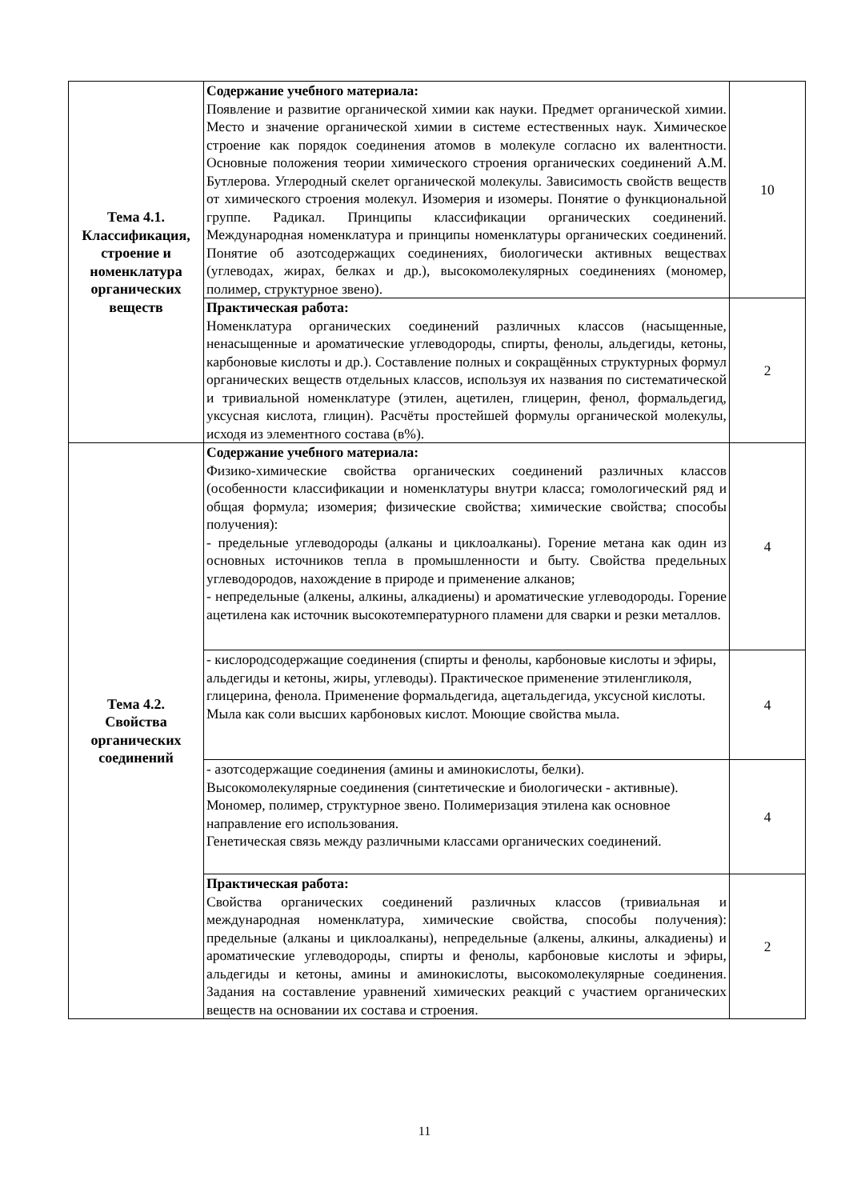| Тема 4.1. Классификация, строение и номенклатура органических веществ | Содержание учебного материала: Появление и развитие органической химии как науки. Предмет органической химии. Место и значение органической химии в системе естественных наук. Химическое строение как порядок соединения атомов в молекуле согласно их валентности. Основные положения теории химического строения органических соединений А.М. Бутлерова. Углеродный скелет органической молекулы. Зависимость свойств веществ от химического строения молекул. Изомерия и изомеры. Понятие о функциональной группе. Радикал. Принципы классификации органических соединений. Международная номенклатура и принципы номенклатуры органических соединений. Понятие об азотсодержащих соединениях, биологически активных веществах (углеводах, жирах, белках и др.), высокомолекулярных соединениях (мономер, полимер, структурное звено). | 10 |
| | Практическая работа: Номенклатура органических соединений различных классов (насыщенные, ненасыщенные и ароматические углеводороды, спирты, фенолы, альдегиды, кетоны, карбоновые кислоты и др.). Составление полных и сокращённых структурных формул органических веществ отдельных классов, используя их названия по систематической и тривиальной номенклатуре (этилен, ацетилен, глицерин, фенол, формальдегид, уксусная кислота, глицин). Расчёты простейшей формулы органической молекулы, исходя из элементного состава (в%). | 2 |
| Тема 4.2. Свойства органических соединений | Содержание учебного материала: Физико-химические свойства органических соединений различных классов (особенности классификации и номенклатуры внутри класса; гомологический ряд и общая формула; изомерия; физические свойства; химические свойства; способы получения): - предельные углеводороды (алканы и циклоалканы). Горение метана как один из основных источников тепла в промышленности и быту. Свойства предельных углеводородов, нахождение в природе и применение алканов; - непредельные (алкены, алкины, алкадиены) и ароматические углеводороды. Горение ацетилена как источник высокотемпературного пламени для сварки и резки металлов. | 4 |
| | - кислородсодержащие соединения (спирты и фенолы, карбоновые кислоты и эфиры, альдегиды и кетоны, жиры, углеводы). Практическое применение этиленгликоля, глицерина, фенола. Применение формальдегида, ацетальдегида, уксусной кислоты. Мыла как соли высших карбоновых кислот. Моющие свойства мыла. | 4 |
| | - азотсодержащие соединения (амины и аминокислоты, белки). Высокомолекулярные соединения (синтетические и биологически - активные). Мономер, полимер, структурное звено. Полимеризация этилена как основное направление его использования. Генетическая связь между различными классами органических соединений. | 4 |
| | Практическая работа: Свойства органических соединений различных классов (тривиальная и международная номенклатура, химические свойства, способы получения): предельные (алканы и циклоалканы), непредельные (алкены, алкины, алкадиены) и ароматические углеводороды, спирты и фенолы, карбоновые кислоты и эфиры, альдегиды и кетоны, амины и аминокислоты, высокомолекулярные соединения. Задания на составление уравнений химических реакций с участием органических веществ на основании их состава и строения. | 2 |
11